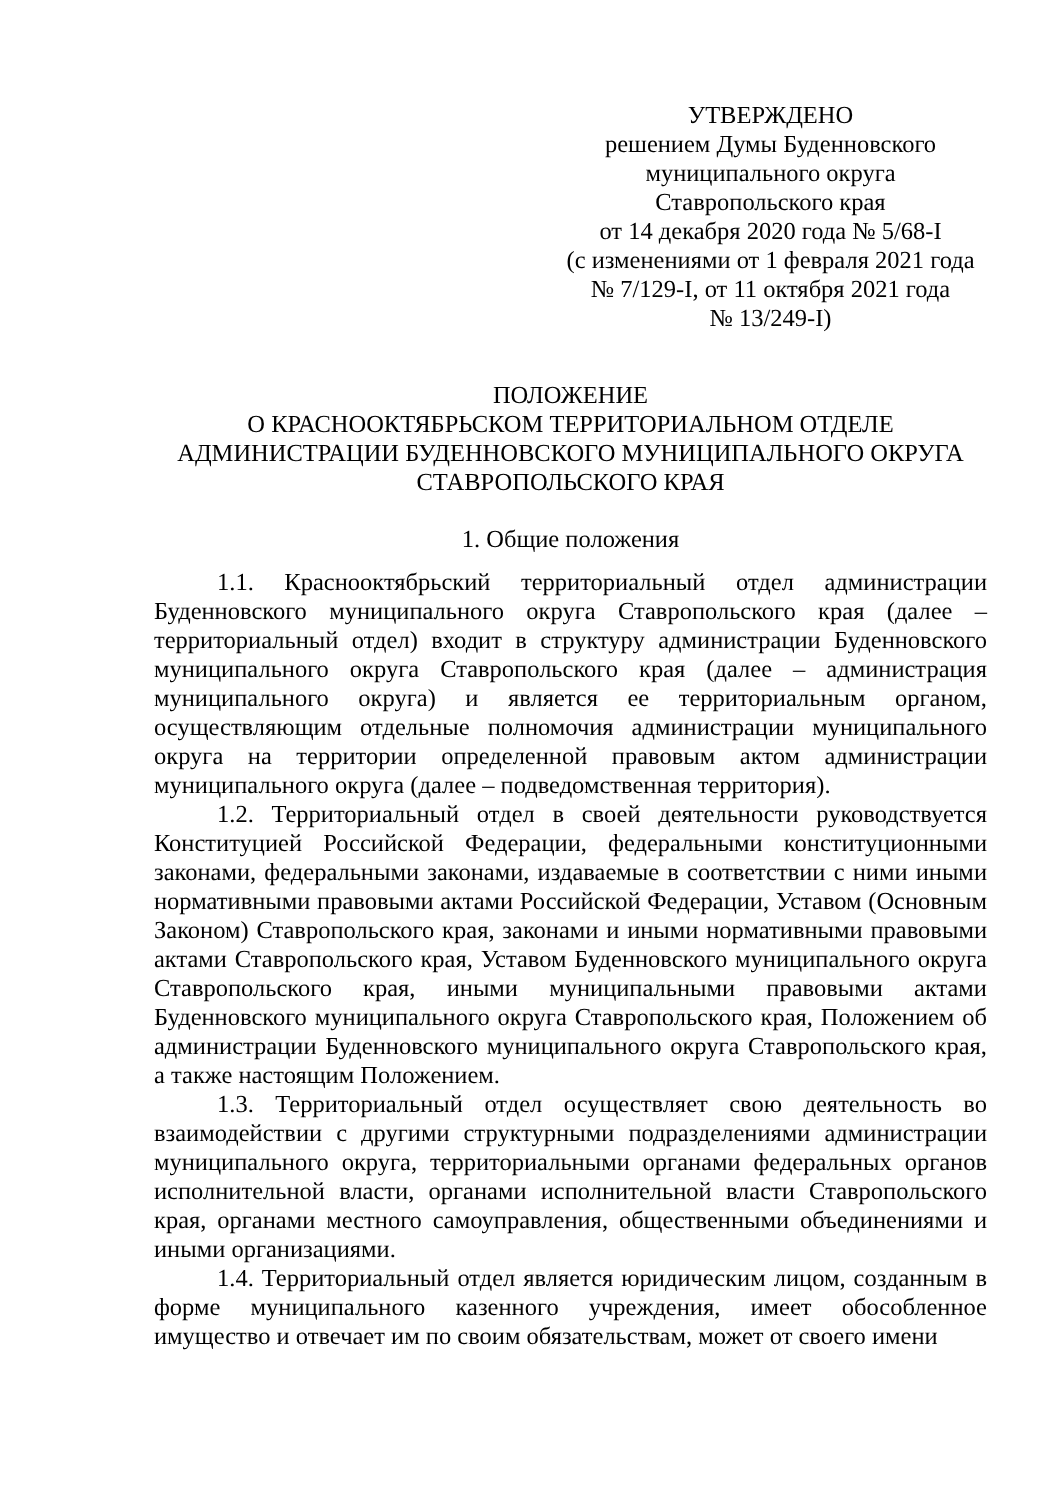УТВЕРЖДЕНО
решением Думы Буденновского
муниципального округа
Ставропольского края
от 14 декабря 2020 года № 5/68-I
(с изменениями от 1 февраля 2021 года
№ 7/129-I, от 11 октября 2021 года
№ 13/249-I)
ПОЛОЖЕНИЕ
О КРАСНООКТЯБРЬСКОМ ТЕРРИТОРИАЛЬНОМ ОТДЕЛЕ
АДМИНИСТРАЦИИ БУДЕННОВСКОГО МУНИЦИПАЛЬНОГО ОКРУГА
СТАВРОПОЛЬСКОГО КРАЯ
1. Общие положения
1.1. Краснооктябрьский территориальный отдел администрации Буденновского муниципального округа Ставропольского края (далее – территориальный отдел) входит в структуру администрации Буденновского муниципального округа Ставропольского края (далее – администрация муниципального округа) и является ее территориальным органом, осуществляющим отдельные полномочия администрации муниципального округа на территории определенной правовым актом администрации муниципального округа (далее – подведомственная территория).
1.2. Территориальный отдел в своей деятельности руководствуется Конституцией Российской Федерации, федеральными конституционными законами, федеральными законами, издаваемые в соответствии с ними иными нормативными правовыми актами Российской Федерации, Уставом (Основным Законом) Ставропольского края, законами и иными нормативными правовыми актами Ставропольского края, Уставом Буденновского муниципального округа Ставропольского края, иными муниципальными правовыми актами Буденновского муниципального округа Ставропольского края, Положением об администрации Буденновского муниципального округа Ставропольского края, а также настоящим Положением.
1.3. Территориальный отдел осуществляет свою деятельность во взаимодействии с другими структурными подразделениями администрации муниципального округа, территориальными органами федеральных органов исполнительной власти, органами исполнительной власти Ставропольского края, органами местного самоуправления, общественными объединениями и иными организациями.
1.4. Территориальный отдел является юридическим лицом, созданным в форме муниципального казенного учреждения, имеет обособленное имущество и отвечает им по своим обязательствам, может от своего имени